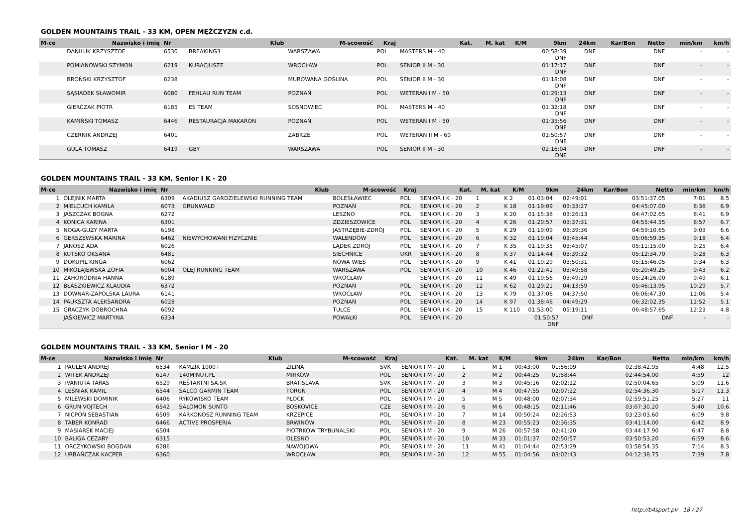GOLDEN MOUNTAINS TRAIL - 33 KM, OPEN MĘŻCZYZN c.d.
| M-ce | Nazwisko i imię | Nr | Klub | M-scowość | Kraj | Kat. | M. kat | K/M | 9km | 24km | Kar/Bon | Netto | min/km | km/h |
| --- | --- | --- | --- | --- | --- | --- | --- | --- | --- | --- | --- | --- | --- | --- |
| | DANILUK KRZYSZTOF | 6530 | BREAKING3 | WARSZAWA | POL | MASTERS M - 40 | | | 00:58:39 DNF | DNF | | DNF | - | - |
| | POMIANOWSKI SZYMON | 6219 | KURACJUSZE | WROCŁAW | POL | SENIOR II M - 30 | | | 01:17:17 DNF | DNF | | DNF | - | - |
| | BROŃSKI KRZYSZTOF | 6238 | | MUROWANA GOŚLINA | POL | SENIOR II M - 30 | | | 01:18:08 DNF | DNF | | DNF | - | - |
| | SĄSIADEK SŁAWOMIR | 6080 | FEHLAU RUN TEAM | POZNAŃ | POL | WETERAN I M - 50 | | | 01:29:13 DNF | DNF | | DNF | - | - |
| | GIERCZAK PIOTR | 6185 | ES TEAM | SOSNOWIEC | POL | MASTERS M - 40 | | | 01:32:18 DNF | DNF | | DNF | - | - |
| | KAMIŃSKI TOMASZ | 6446 | RESTAURACJA MAKARON | POZNAŃ | POL | WETERAN I M - 50 | | | 01:35:56 DNF | DNF | | DNF | - | - |
| | CZERNIK ANDRZEJ | 6401 | | ZABRZE | POL | WETERAN II M - 60 | | | 01:50:57 DNF | DNF | | DNF | - | - |
| | GULA TOMASZ | 6419 | GBY | WARSZAWA | POL | SENIOR II M - 30 | | | 02:16:04 DNF | DNF | | DNF | - | - |
GOLDEN MOUNTAINS TRAIL - 33 KM, Senior I K - 20
| M-ce | Nazwisko i imię | Nr | Klub | M-scowość | Kraj | Kat. | M. kat | K/M | 9km | 24km | Kar/Bon | Netto | min/km | km/h |
| --- | --- | --- | --- | --- | --- | --- | --- | --- | --- | --- | --- | --- | --- | --- |
| 1 | OLEJNIK MARTA | 6309 | AKADIUSZ GARDZIELEWSKI RUNNING TEAM | BOLESŁAWIEC | POL | SENIOR I K - 20 | 1 | K 2 | 01:03:04 | 02:49:01 | | 03:51:37.05 | 7:01 | 8.5 |
| 2 | MIELCUCH KAMILA | 6073 | GRUNWALD | POZNAŃ | POL | SENIOR I K - 20 | 2 | K 18 | 01:19:09 | 03:33:27 | | 04:45:07.00 | 8:38 | 6.9 |
| 3 | JASZCZAK BOGNA | 6272 | | LESZNO | POL | SENIOR I K - 20 | 3 | K 20 | 01:15:38 | 03:26:13 | | 04:47:02.65 | 8:41 | 6.9 |
| 4 | KONICA KARINA | 6301 | | ZDZIESZOWICE | POL | SENIOR I K - 20 | 4 | K 26 | 01:20:57 | 03:37:31 | | 04:55:44.55 | 8:57 | 6.7 |
| 5 | NOGA-GUZY MARTA | 6198 | | JASTRZĘBIE-ZDRÓJ | POL | SENIOR I K - 20 | 5 | K 29 | 01:19:09 | 03:39:36 | | 04:59:10.65 | 9:03 | 6.6 |
| 6 | GERSZEWSKA MARINA | 6462 | NIEWYCHOWANI FIZYCZNIE | WALENDÓW | POL | SENIOR I K - 20 | 6 | K 32 | 01:19:04 | 03:45:44 | | 05:06:59.35 | 9:18 | 6.4 |
| 7 | JANOSZ ADA | 6026 | | LĄDEK ZDRÓJ | POL | SENIOR I K - 20 | 7 | K 35 | 01:19:35 | 03:45:07 | | 05:11:15.00 | 9:25 | 6.4 |
| 8 | KUTSKO OKSANA | 6481 | | SIECHNICE | UKR | SENIOR I K - 20 | 8 | K 37 | 01:14:44 | 03:39:32 | | 05:12:34.70 | 9:28 | 6.3 |
| 9 | DOKUPIL KINGA | 6062 | | NOWA WIEŚ | POL | SENIOR I K - 20 | 9 | K 41 | 01:19:29 | 03:50:31 | | 05:15:46.05 | 9:34 | 6.3 |
| 10 | MIKOŁAJEWSKA ZOFIA | 6004 | OLEJ RUNNING TEAM | WARSZAWA | POL | SENIOR I K - 20 | 10 | K 46 | 01:22:41 | 03:49:58 | | 05:20:49.25 | 9:43 | 6.2 |
| 11 | ZAHORODNIA HANNA | 6189 | | WROCŁAW | | SENIOR I K - 20 | 11 | K 49 | 01:19:56 | 03:49:29 | | 05:24:26.00 | 9:49 | 6.1 |
| 12 | BŁASZKIEWICZ KLAUDIA | 6372 | | POZNAŃ | POL | SENIOR I K - 20 | 12 | K 62 | 01:29:21 | 04:13:59 | | 05:46:13.95 | 10:29 | 5.7 |
| 13 | DOWNAR-ZAPOLSKA LAURA | 6141 | | WROCŁAW | POL | SENIOR I K - 20 | 13 | K 79 | 01:37:06 | 04:37:50 | | 06:06:47.30 | 11:06 | 5.4 |
| 14 | PAUKSZTA ALEKSANDRA | 6028 | | POZNAŃ | POL | SENIOR I K - 20 | 14 | K 97 | 01:38:46 | 04:49:29 | | 06:32:02.35 | 11:52 | 5.1 |
| 15 | GRACZYK DOBROCHNA | 6092 | | TULCE | POL | SENIOR I K - 20 | 15 | K 110 | 01:53:00 | 05:19:11 | | 06:48:57.65 | 12:23 | 4.8 |
| | JAŚKIEWICZ MARTYNA | 6334 | | POWAŁKI | POL | SENIOR I K - 20 | | | 01:50:57 DNF | DNF | | DNF | - | - |
GOLDEN MOUNTAINS TRAIL - 33 KM, Senior I M - 20
| M-ce | Nazwisko i imię | Nr | Klub | M-scowość | Kraj | Kat. | M. kat | K/M | 9km | 24km | Kar/Bon | Netto | min/km | km/h |
| --- | --- | --- | --- | --- | --- | --- | --- | --- | --- | --- | --- | --- | --- | --- |
| 1 | PAULEN ANDREJ | 6534 | KAMZÍK 1000+ | ŽILINA | SVK | SENIOR I M - 20 | 1 | M 1 | 00:43:00 | 01:56:09 | | 02:38:42.95 | 4:48 | 12.5 |
| 2 | WITEK ANDRZEJ | 6147 | 140MINUT.PL | MIRKÓW | POL | SENIOR I M - 20 | 2 | M 2 | 00:44:25 | 01:58:44 | | 02:44:54.00 | 4:59 | 12 |
| 3 | IVANIUTA TARAS | 6529 | REŠTARTNI SA.SK | BRATISLAVA | SVK | SENIOR I M - 20 | 3 | M 3 | 00:45:16 | 02:02:12 | | 02:50:04.65 | 5:09 | 11.6 |
| 4 | LEŚNIAK KAMIL | 6544 | SALCO GARMIN TEAM | TORUŃ | POL | SENIOR I M - 20 | 4 | M 4 | 00:47:55 | 02:07:22 | | 02:54:36.30 | 5:17 | 11.3 |
| 5 | MILEWSKI DOMINIK | 6406 | RYKOWISKO TEAM | PŁOCK | POL | SENIOR I M - 20 | 5 | M 5 | 00:48:00 | 02:07:34 | | 02:59:51.25 | 5:27 | 11 |
| 6 | GRUN VOJTECH | 6542 | SALOMON SUNTO | BOSKOVICE | CZE | SENIOR I M - 20 | 6 | M 6 | 00:48:15 | 02:11:46 | | 03:07:30.20 | 5:40 | 10.6 |
| 7 | NICPOŃ SEBASTIAN | 6509 | KARKONOSZ RUNNING TEAM | KRZEPICE | POL | SENIOR I M - 20 | 7 | M 14 | 00:50:24 | 02:26:53 | | 03:23:03.60 | 6:09 | 9.8 |
| 8 | TABER KONRAD | 6466 | ACTIVE PROSPERIA | BRWINÓW | POL | SENIOR I M - 20 | 8 | M 23 | 00:55:23 | 02:36:35 | | 03:41:14.00 | 6:42 | 8.9 |
| 9 | MASIAREK MACIEJ | 6504 | | PIOTRKÓW TRYBUNALSKI | POL | SENIOR I M - 20 | 9 | M 26 | 00:57:58 | 02:41:20 | | 03:44:17.90 | 6:47 | 8.8 |
| 10 | BALIGA CEZARY | 6315 | | OLESNO | POL | SENIOR I M - 20 | 10 | M 33 | 01:01:37 | 02:50:57 | | 03:50:53.20 | 6:59 | 8.6 |
| 11 | ORCZYKOWSKI BOGDAN | 6286 | | NAWOJOWA | POL | SENIOR I M - 20 | 11 | M 41 | 01:04:44 | 02:53:29 | | 03:58:54.35 | 7:14 | 8.3 |
| 12 | URBAŃCZAK KACPER | 6360 | | WROCŁAW | POL | SENIOR I M - 20 | 12 | M 55 | 01:04:56 | 03:02:43 | | 04:12:38.75 | 7:39 | 7.8 |
http://b4sport.pl/ 18 / 27